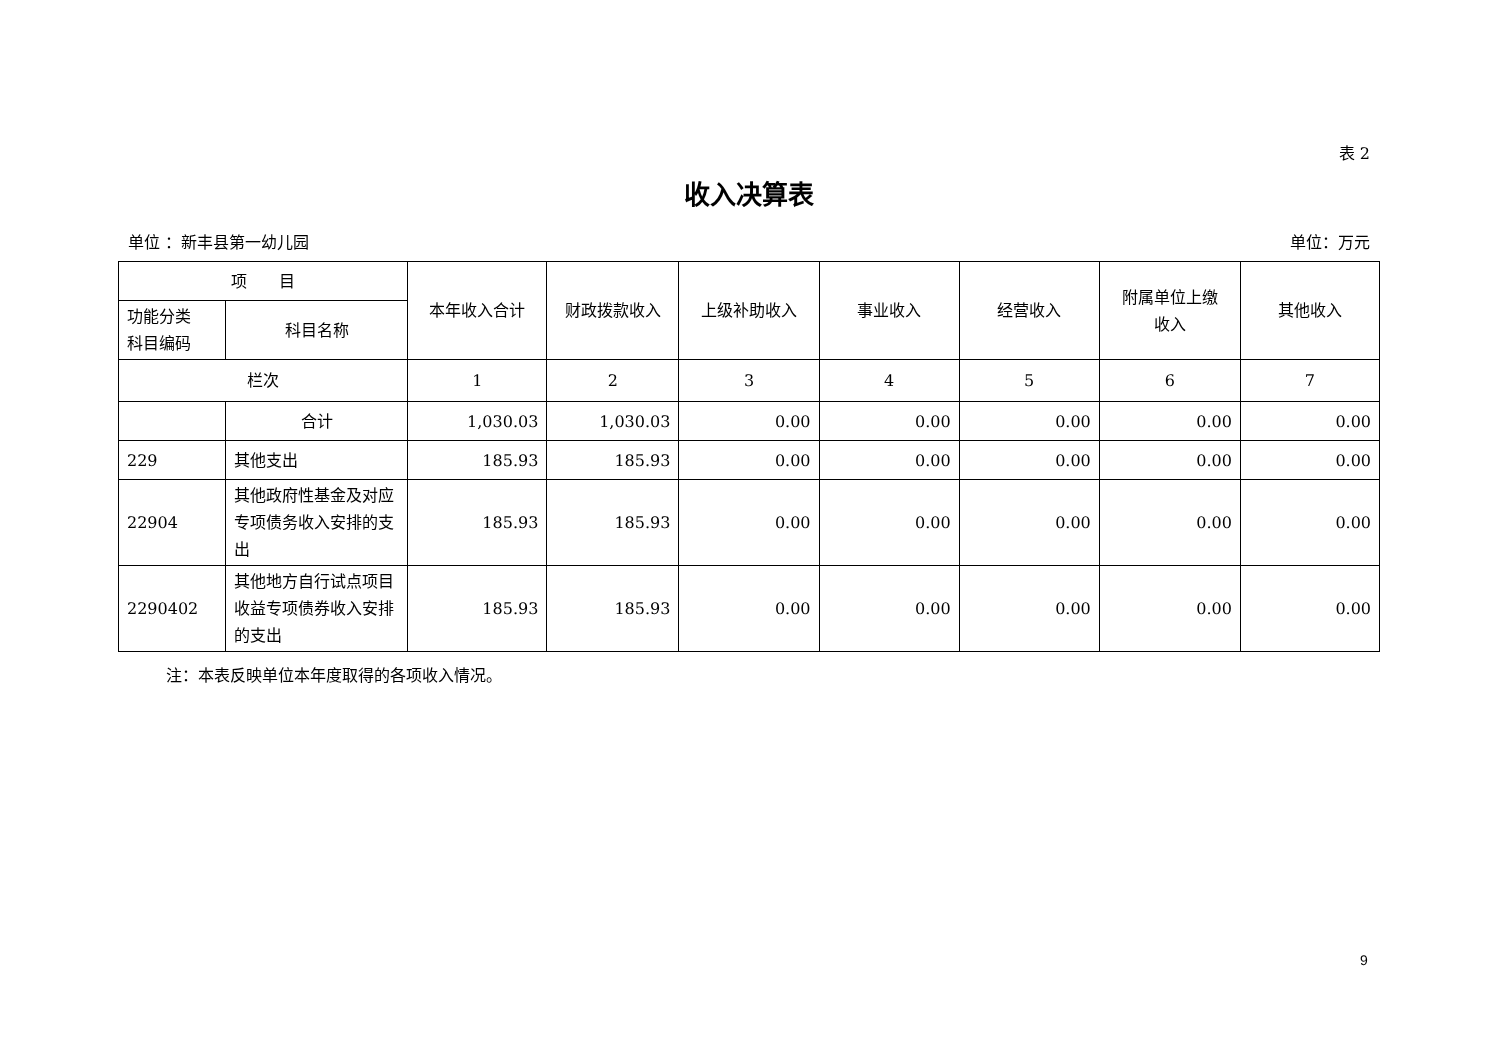表 2
收入决算表
单位 ：新丰县第一幼儿园 单位：万元
| 项 目 | | 本年收入合计 | 财政拨款收入 | 上级补助收入 | 事业收入 | 经营收入 | 附属单位上缴 收入 | 其他收入 |
| --- | --- | --- | --- | --- | --- | --- | --- | --- |
| 功能分类 科目编码 | 科目名称 | | | | | | | |
| 栏次 | | 1 | 2 | 3 | 4 | 5 | 6 | 7 |
| | 合计 | 1,030.03 | 1,030.03 | 0.00 | 0.00 | 0.00 | 0.00 | 0.00 |
| 229 | 其他支出 | 185.93 | 185.93 | 0.00 | 0.00 | 0.00 | 0.00 | 0.00 |
| 22904 | 其他政府性基金及对应专项债务收入安排的支出 | 185.93 | 185.93 | 0.00 | 0.00 | 0.00 | 0.00 | 0.00 |
| 2290402 | 其他地方自行试点项目收益专项债券收入安排的支出 | 185.93 | 185.93 | 0.00 | 0.00 | 0.00 | 0.00 | 0.00 |
注：本表反映单位本年度取得的各项收入情况。
9